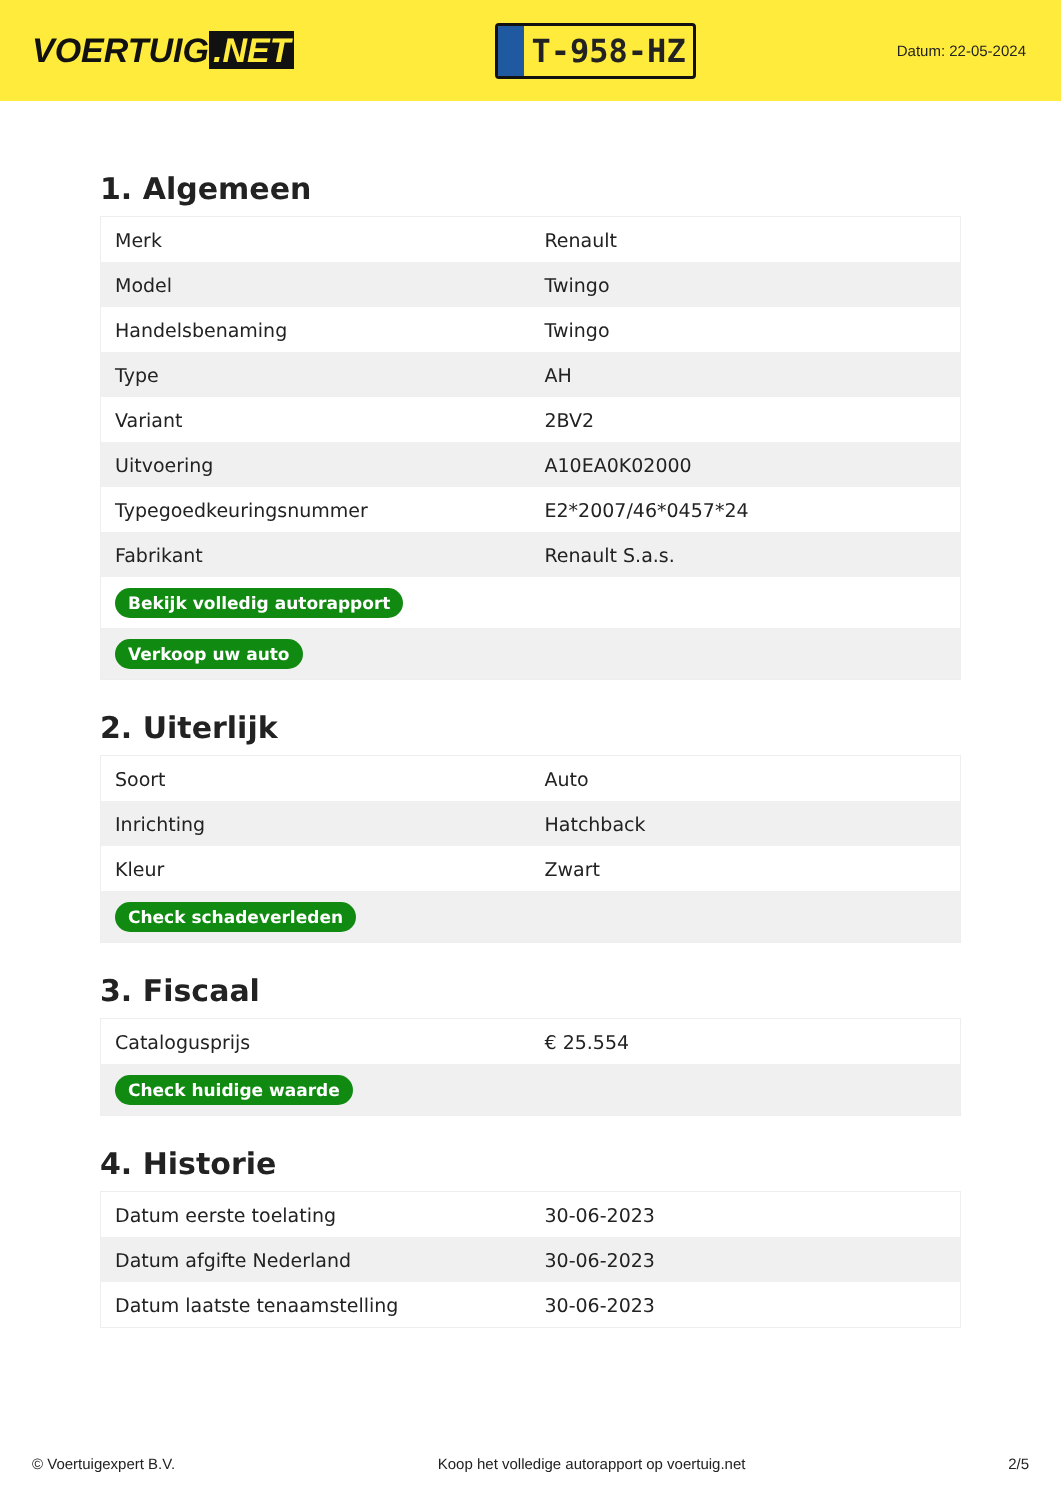VOERTUIG.NET
T-958-HZ
Datum: 22-05-2024
1. Algemeen
| Merk | Renault |
| Model | Twingo |
| Handelsbenaming | Twingo |
| Type | AH |
| Variant | 2BV2 |
| Uitvoering | A10EA0K02000 |
| Typegoedkeuringsnummer | E2*2007/46*0457*24 |
| Fabrikant | Renault S.a.s. |
| Bekijk volledig autorapport | |
| Verkoop uw auto | |
2. Uiterlijk
| Soort | Auto |
| Inrichting | Hatchback |
| Kleur | Zwart |
| Check schadeverleden | |
3. Fiscaal
| Catalogusprijs | € 25.554 |
| Check huidige waarde | |
4. Historie
| Datum eerste toelating | 30-06-2023 |
| Datum afgifte Nederland | 30-06-2023 |
| Datum laatste tenaamstelling | 30-06-2023 |
© Voertuigexpert B.V. Koop het volledige autorapport op voertuig.net 2/5